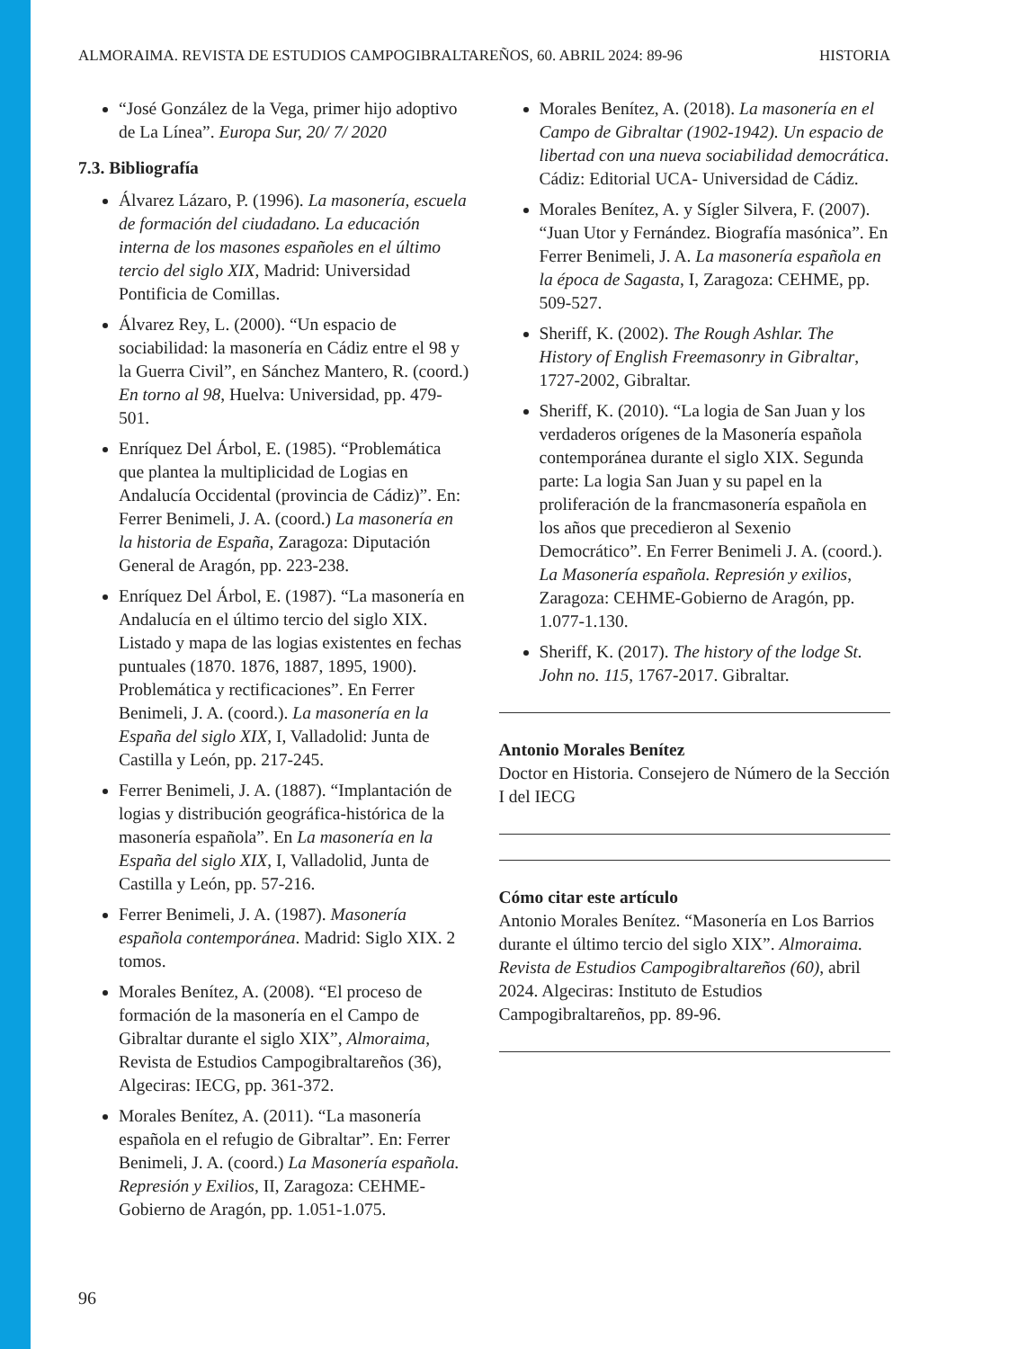ALMORAIMA. REVISTA DE ESTUDIOS CAMPOGIBRALTAREÑOS, 60. ABRIL 2024: 89-96 HISTORIA
“José González de la Vega, primer hijo adoptivo de La Línea”. Europa Sur, 20/ 7/ 2020
7.3. Bibliografía
Álvarez Lázaro, P. (1996). La masonería, escuela de formación del ciudadano. La educación interna de los masones españoles en el último tercio del siglo XIX, Madrid: Universidad Pontificia de Comillas.
Álvarez Rey, L. (2000). “Un espacio de sociabilidad: la masonería en Cádiz entre el 98 y la Guerra Civil”, en Sánchez Mantero, R. (coord.) En torno al 98, Huelva: Universidad, pp. 479-501.
Enríquez Del Árbol, E. (1985). “Problemática que plantea la multiplicidad de Logias en Andalucía Occidental (provincia de Cádiz)”. En: Ferrer Benimeli, J. A. (coord.) La masonería en la historia de España, Zaragoza: Diputación General de Aragón, pp. 223-238.
Enríquez Del Árbol, E. (1987). “La masonería en Andalucía en el último tercio del siglo XIX. Listado y mapa de las logias existentes en fechas puntuales (1870. 1876, 1887, 1895, 1900). Problemática y rectificaciones”. En Ferrer Benimeli, J. A. (coord.). La masonería en la España del siglo XIX, I, Valladolid: Junta de Castilla y León, pp. 217-245.
Ferrer Benimeli, J. A. (1887). “Implantación de logias y distribución geográfica-histórica de la masonería española”. En La masonería en la España del siglo XIX, I, Valladolid, Junta de Castilla y León, pp. 57-216.
Ferrer Benimeli, J. A. (1987). Masonería española contemporánea. Madrid: Siglo XIX. 2 tomos.
Morales Benítez, A. (2008). “El proceso de formación de la masonería en el Campo de Gibraltar durante el siglo XIX”, Almoraima, Revista de Estudios Campogibraltareños (36), Algeciras: IECG, pp. 361-372.
Morales Benítez, A. (2011). “La masonería española en el refugio de Gibraltar”. En: Ferrer Benimeli, J. A. (coord.) La Masonería española. Represión y Exilios, II, Zaragoza: CEHME-Gobierno de Aragón, pp. 1.051-1.075.
Morales Benítez, A. (2018). La masonería en el Campo de Gibraltar (1902-1942). Un espacio de libertad con una nueva sociabilidad democrática. Cádiz: Editorial UCA- Universidad de Cádiz.
Morales Benítez, A. y Sígler Silvera, F. (2007). “Juan Utor y Fernández. Biografía masónica”. En Ferrer Benimeli, J. A. La masonería española en la época de Sagasta, I, Zaragoza: CEHME, pp. 509-527.
Sheriff, K. (2002). The Rough Ashlar. The History of English Freemasonry in Gibraltar, 1727-2002, Gibraltar.
Sheriff, K. (2010). “La logia de San Juan y los verdaderos orígenes de la Masonería española contemporánea durante el siglo XIX. Segunda parte: La logia San Juan y su papel en la proliferación de la francmasonería española en los años que precedieron al Sexenio Democrático”. En Ferrer Benimeli J. A. (coord.). La Masonería española. Represión y exilios, Zaragoza: CEHME-Gobierno de Aragón, pp. 1.077-1.130.
Sheriff, K. (2017). The history of the lodge St. John no. 115, 1767-2017. Gibraltar.
Antonio Morales Benítez
Doctor en Historia. Consejero de Número de la Sección I del IECG
Cómo citar este artículo
Antonio Morales Benítez. “Masonería en Los Barrios durante el último tercio del siglo XIX”. Almoraima. Revista de Estudios Campogibraltareños (60), abril 2024. Algeciras: Instituto de Estudios Campogibraltareños, pp. 89-96.
96